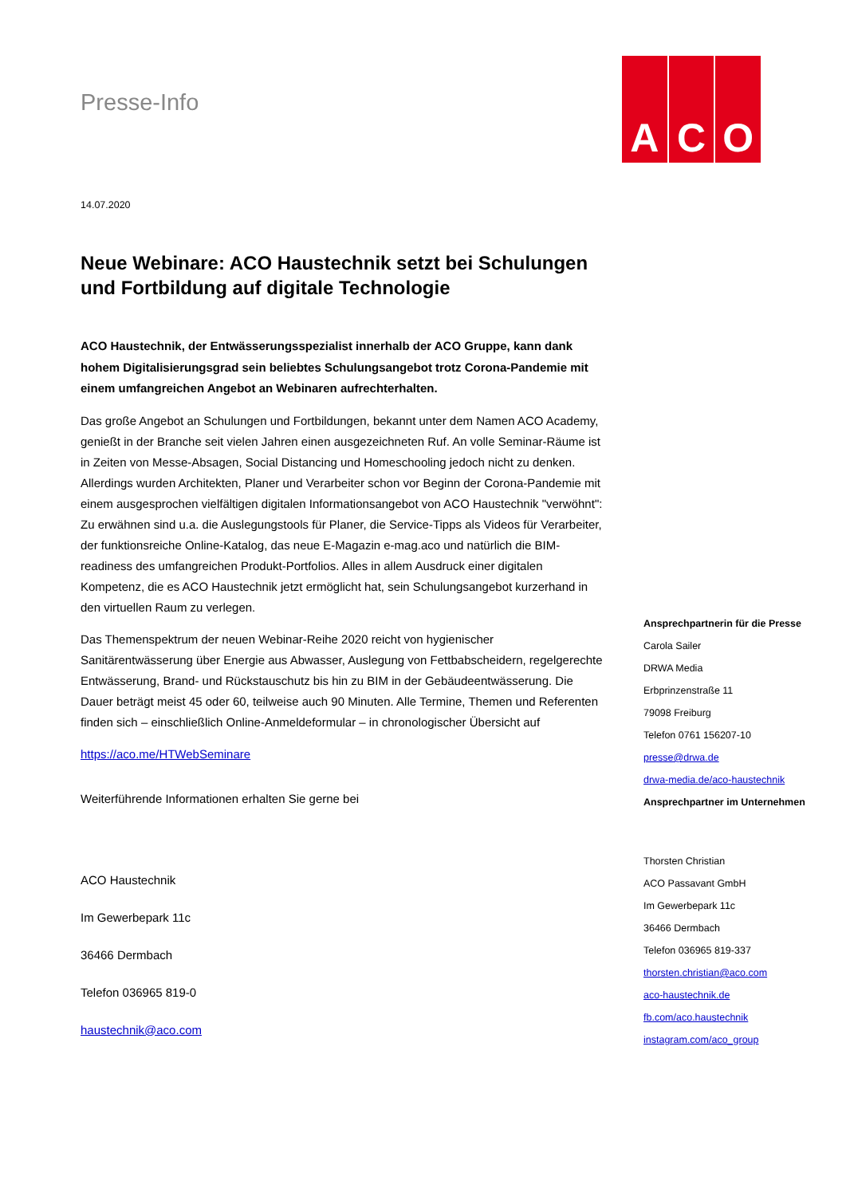Presse-Info
A C O
14.07.2020
Neue Webinare: ACO Haustechnik setzt bei Schulungen und Fortbildung auf digitale Technologie
ACO Haustechnik, der Entwässerungsspezialist innerhalb der ACO Gruppe, kann dank hohem Digitalisierungsgrad sein beliebtes Schulungsangebot trotz Corona-Pandemie mit einem umfangreichen Angebot an Webinaren aufrechterhalten.
Das große Angebot an Schulungen und Fortbildungen, bekannt unter dem Namen ACO Academy, genießt in der Branche seit vielen Jahren einen ausgezeichneten Ruf. An volle Seminar-Räume ist in Zeiten von Messe-Absagen, Social Distancing und Homeschooling jedoch nicht zu denken. Allerdings wurden Architekten, Planer und Verarbeiter schon vor Beginn der Corona-Pandemie mit einem ausgesprochen vielfältigen digitalen Informationsangebot von ACO Haustechnik "verwöhnt": Zu erwähnen sind u.a. die Auslegungstools für Planer, die Service-Tipps als Videos für Verarbeiter, der funktionsreiche Online-Katalog, das neue E-Magazin e-mag.aco und natürlich die BIM-readiness des umfangreichen Produkt-Portfolios. Alles in allem Ausdruck einer digitalen Kompetenz, die es ACO Haustechnik jetzt ermöglicht hat, sein Schulungsangebot kurzerhand in den virtuellen Raum zu verlegen.
Das Themenspektrum der neuen Webinar-Reihe 2020 reicht von hygienischer Sanitärentwässerung über Energie aus Abwasser, Auslegung von Fettbabscheidern, regelgerechte Entwässerung, Brand- und Rückstauschutz bis hin zu BIM in der Gebäudeentwässerung. Die Dauer beträgt meist 45 oder 60, teilweise auch 90 Minuten. Alle Termine, Themen und Referenten finden sich – einschließlich Online-Anmeldeformular – in chronologischer Übersicht auf
https://aco.me/HTWebSeminare
Weiterführende Informationen erhalten Sie gerne bei
ACO Haustechnik
Im Gewerbepark 11c
36466 Dermbach
Telefon 036965 819-0
haustechnik@aco.com
Ansprechpartnerin für die Presse
Carola Sailer
DRWA Media
Erbprinzenstraße 11
79098 Freiburg
Telefon 0761 156207-10
presse@drwa.de
drwa-media.de/aco-haustechnik
Ansprechpartner im Unternehmen
Thorsten Christian
ACO Passavant GmbH
Im Gewerbepark 11c
36466 Dermbach
Telefon 036965 819-337
thorsten.christian@aco.com
aco-haustechnik.de
fb.com/aco.haustechnik
instagram.com/aco_group